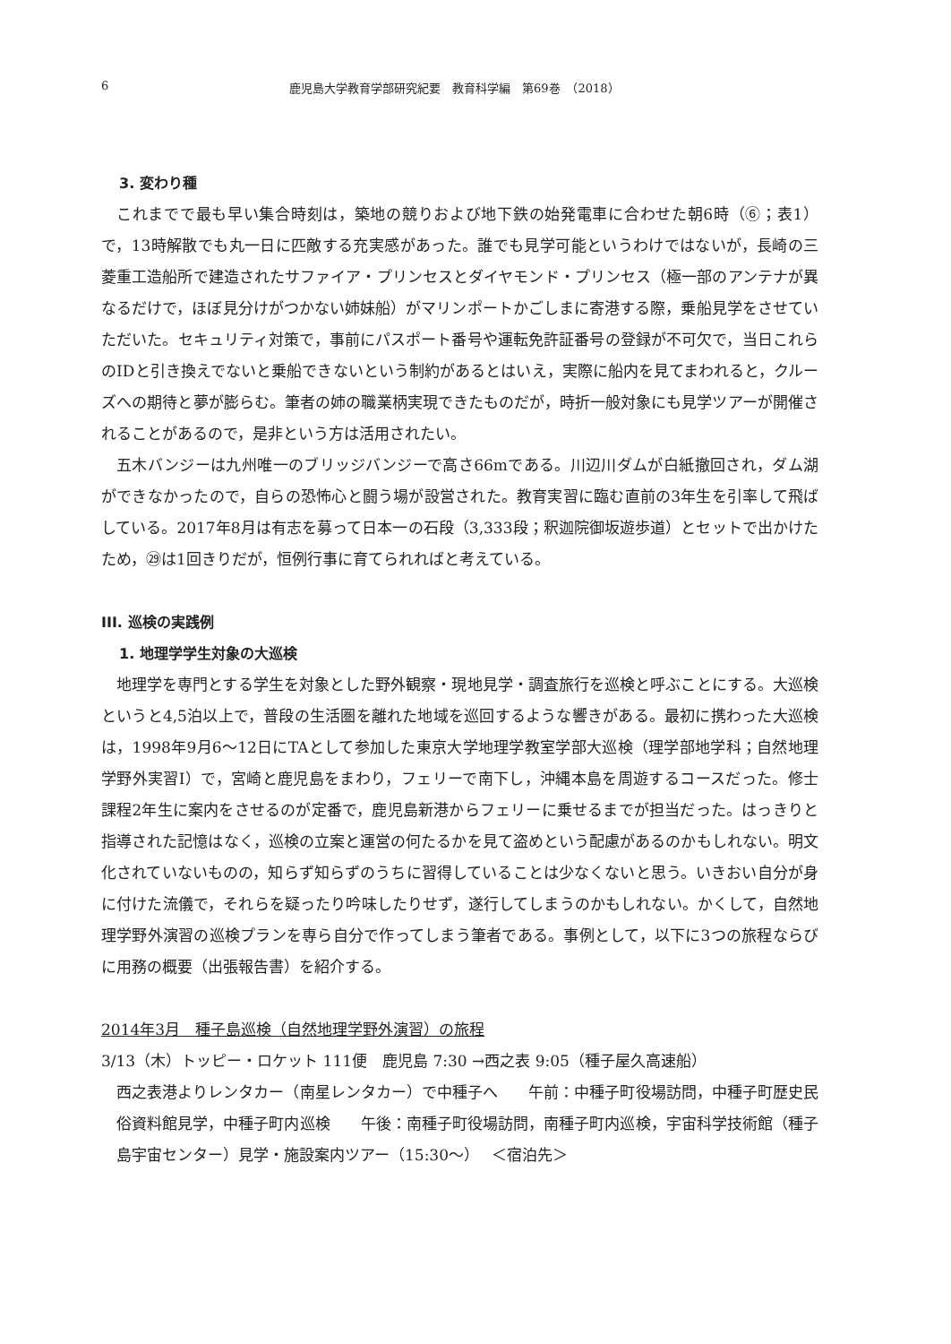6 鹿児島大学教育学部研究紀要　教育科学編　第69巻　（2018）
3. 変わり種
これまでで最も早い集合時刻は，築地の競りおよび地下鉄の始発電車に合わせた朝6時（⑥；表1）で，13時解散でも丸一日に匹敵する充実感があった。誰でも見学可能というわけではないが，長崎の三菱重工造船所で建造されたサファイア・プリンセスとダイヤモンド・プリンセス（極一部のアンテナが異なるだけで，ほぼ見分けがつかない姉妹船）がマリンポートかごしまに寄港する際，乗船見学をさせていただいた。セキュリティ対策で，事前にパスポート番号や運転免許証番号の登録が不可欠で，当日これらのIDと引き換えでないと乗船できないという制約があるとはいえ，実際に船内を見てまわれると，クルーズへの期待と夢が膨らむ。筆者の姉の職業柄実現できたものだが，時折一般対象にも見学ツアーが開催されることがあるので，是非という方は活用されたい。
五木バンジーは九州唯一のブリッジバンジーで高さ66mである。川辺川ダムが白紙撤回され，ダム湖ができなかったので，自らの恐怖心と闘う場が設営された。教育実習に臨む直前の3年生を引率して飛ばしている。2017年8月は有志を募って日本一の石段（3,333段；釈迦院御坂遊歩道）とセットで出かけたため，㉙は1回きりだが，恒例行事に育てられればと考えている。
III. 巡検の実践例
1. 地理学学生対象の大巡検
地理学を専門とする学生を対象とした野外観察・現地見学・調査旅行を巡検と呼ぶことにする。大巡検というと4,5泊以上で，普段の生活圏を離れた地域を巡回するような響きがある。最初に携わった大巡検は，1998年9月6～12日にTAとして参加した東京大学地理学教室学部大巡検（理学部地学科；自然地理学野外実習I）で，宮崎と鹿児島をまわり，フェリーで南下し，沖縄本島を周遊するコースだった。修士課程2年生に案内をさせるのが定番で，鹿児島新港からフェリーに乗せるまでが担当だった。はっきりと指導された記憶はなく，巡検の立案と運営の何たるかを見て盗めという配慮があるのかもしれない。明文化されていないものの，知らず知らずのうちに習得していることは少なくないと思う。いきおい自分が身に付けた流儀で，それらを疑ったり吟味したりせず，遂行してしまうのかもしれない。かくして，自然地理学野外演習の巡検プランを専ら自分で作ってしまう筆者である。事例として，以下に3つの旅程ならびに用務の概要（出張報告書）を紹介する。
2014年3月　種子島巡検（自然地理学野外演習）の旅程
3/13（木）トッピー・ロケット 111便　鹿児島 7:30 →西之表 9:05（種子屋久高速船）
西之表港よりレンタカー（南星レンタカー）で中種子へ　　午前：中種子町役場訪問，中種子町歴史民俗資料館見学，中種子町内巡検　　午後：南種子町役場訪問，南種子町内巡検，宇宙科学技術館（種子島宇宙センター）見学・施設案内ツアー（15:30～）　 ＜宿泊先＞